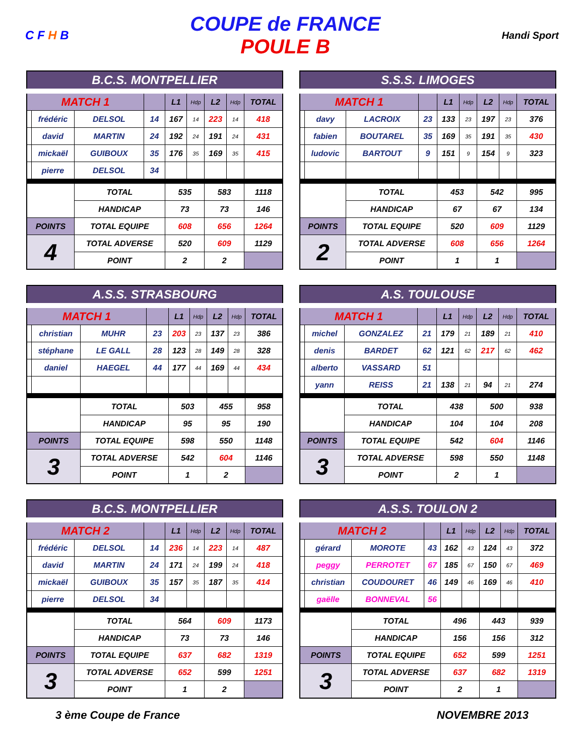C F H B
COUPE de FRANCE
POULE B
Handi Sport
| B.C.S. MONTPELLIER | | | | | | | | |
| MATCH 1 | | | | L1 | Hdp | L2 | Hdp | TOTAL |
| | frédéric | DELSOL | 14 | 167 | 14 | 223 | 14 | 418 |
| | david | MARTIN | 24 | 192 | 24 | 191 | 24 | 431 |
| | mickaël | GUIBOUX | 35 | 176 | 35 | 169 | 35 | 415 |
| | pierre | DELSOL | 34 | | | | | |
| | | TOTAL | | 535 | | 583 | | 1118 |
| | | HANDICAP | | 73 | | 73 | | 146 |
| POINTS | | TOTAL EQUIPE | | 608 | | 656 | | 1264 |
| 4 | | TOTAL ADVERSE | | 520 | | 609 | | 1129 |
| | | POINT | | 2 | | 2 | | |
| S.S.S. LIMOGES | | | | | | | | |
| MATCH 1 | | | | L1 | Hdp | L2 | Hdp | TOTAL |
| | davy | LACROIX | 23 | 133 | 23 | 197 | 23 | 376 |
| | fabien | BOUTAREL | 35 | 169 | 35 | 191 | 35 | 430 |
| | ludovic | BARTOUT | 9 | 151 | 9 | 154 | 9 | 323 |
| | | TOTAL | | 453 | | 542 | | 995 |
| | | HANDICAP | | 67 | | 67 | | 134 |
| POINTS | | TOTAL EQUIPE | | 520 | | 609 | | 1129 |
| 2 | | TOTAL ADVERSE | | 608 | | 656 | | 1264 |
| | | POINT | | 1 | | 1 | | |
| A.S.S. STRASBOURG | | | | | | | | |
| MATCH 1 | | | | L1 | Hdp | L2 | Hdp | TOTAL |
| | christian | MUHR | 23 | 203 | 23 | 137 | 23 | 386 |
| | stéphane | LE GALL | 28 | 123 | 28 | 149 | 28 | 328 |
| | daniel | HAEGEL | 44 | 177 | 44 | 169 | 44 | 434 |
| | | TOTAL | | 503 | | 455 | | 958 |
| | | HANDICAP | | 95 | | 95 | | 190 |
| POINTS | | TOTAL EQUIPE | | 598 | | 550 | | 1148 |
| 3 | | TOTAL ADVERSE | | 542 | | 604 | | 1146 |
| | | POINT | | 1 | | 2 | | |
| A.S. TOULOUSE | | | | | | | | |
| MATCH 1 | | | | L1 | Hdp | L2 | Hdp | TOTAL |
| | michel | GONZALEZ | 21 | 179 | 21 | 189 | 21 | 410 |
| | denis | BARDET | 62 | 121 | 62 | 217 | 62 | 462 |
| | alberto | VASSARD | 51 | | | | | |
| | yann | REISS | 21 | 138 | 21 | 94 | 21 | 274 |
| | | TOTAL | | 438 | | 500 | | 938 |
| | | HANDICAP | | 104 | | 104 | | 208 |
| POINTS | | TOTAL EQUIPE | | 542 | | 604 | | 1146 |
| 3 | | TOTAL ADVERSE | | 598 | | 550 | | 1148 |
| | | POINT | | 2 | | 1 | | |
| B.C.S. MONTPELLIER | | | | | | | | |
| MATCH 2 | | | | L1 | Hdp | L2 | Hdp | TOTAL |
| | frédéric | DELSOL | 14 | 236 | 14 | 223 | 14 | 487 |
| | david | MARTIN | 24 | 171 | 24 | 199 | 24 | 418 |
| | mickaël | GUIBOUX | 35 | 157 | 35 | 187 | 35 | 414 |
| | pierre | DELSOL | 34 | | | | | |
| | | TOTAL | | 564 | | 609 | | 1173 |
| | | HANDICAP | | 73 | | 73 | | 146 |
| POINTS | | TOTAL EQUIPE | | 637 | | 682 | | 1319 |
| 3 | | TOTAL ADVERSE | | 652 | | 599 | | 1251 |
| | | POINT | | 1 | | 2 | | |
| A.S.S. TOULON 2 | | | | | | | | |
| MATCH 2 | | | | L1 | Hdp | L2 | Hdp | TOTAL |
| | gérard | MOROTE | 43 | 162 | 43 | 124 | 43 | 372 |
| | peggy | PERROTET | 67 | 185 | 67 | 150 | 67 | 469 |
| | christian | COUDOURET | 46 | 149 | 46 | 169 | 46 | 410 |
| | gaëlle | BONNEVAL | 56 | | | | | |
| | | TOTAL | | 496 | | 443 | | 939 |
| | | HANDICAP | | 156 | | 156 | | 312 |
| POINTS | | TOTAL EQUIPE | | 652 | | 599 | | 1251 |
| 3 | | TOTAL ADVERSE | | 637 | | 682 | | 1319 |
| | | POINT | | 2 | | 1 | | |
3 ème Coupe de France NOVEMBRE 2013